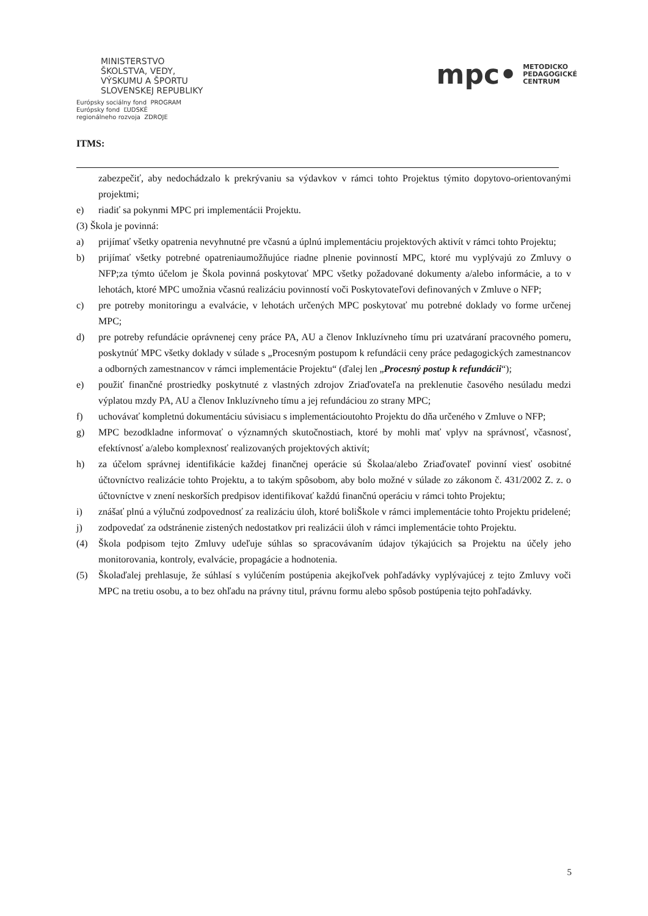MINISTERSTVO
ŠKOLSTVA, VEDY,
VÝSKUMU A ŠPORTU
SLOVENSKEJ REPUBLIKY
Európsky sociálny fond PROGRAM
Európsky fond ĽUDSKÉ
regionálneho rozvoja ZDROJE
mpc• METODICKO
PEDAGOGICKÉ
CENTRUM
ITMS:
zabezpečiť, aby nedochádzalo k prekrývaniu sa výdavkov v rámci tohto Projektus týmito dopytovo-orientovanými projektmi;
e) riadiť sa pokynmi MPC pri implementácii Projektu.
(3) Škola je povinná:
a) prijímať všetky opatrenia nevyhnutné pre včasnú a úplnú implementáciu projektových aktivít v rámci tohto Projektu;
b) prijímať všetky potrebné opatreniaumožňujúce riadne plnenie povinností MPC, ktoré mu vyplývajú zo Zmluvy o NFP;za týmto účelom je Škola povinná poskytovať MPC všetky požadované dokumenty a/alebo informácie, a to v lehotách, ktoré MPC umožnia včasnú realizáciu povinností voči Poskytovateľovi definovaných v Zmluve o NFP;
c) pre potreby monitoringu a evalvácie, v lehotách určených MPC poskytovať mu potrebné doklady vo forme určenej MPC;
d) pre potreby refundácie oprávnenej ceny práce PA, AU a členov Inkluzívneho tímu pri uzatváraní pracovného pomeru, poskytnúť MPC všetky doklady v súlade s „Procesným postupom k refundácii ceny práce pedagogických zamestnancov a odborných zamestnancov v rámci implementácie Projektu“ (ďalej len „Procesný postup k refundácii“);
e) použiť finančné prostriedky poskytnuté z vlastných zdrojov Zriaďovateľa na preklenutie časového nesúladu medzi výplatou mzdy PA, AU a členov Inkluzívneho tímu a jej refundáciou zo strany MPC;
f) uchovávať kompletnú dokumentáciu súvisiacu s implementácioutohto Projektu do dňa určeného v Zmluve o NFP;
g) MPC bezodkladne informovať o významných skutočnostiach, ktoré by mohli mať vplyv na správnosť, včasnosť, efektívnosť a/alebo komplexnosť realizovaných projektových aktivít;
h) za účelom správnej identifikácie každej finančnej operácie sú Školaa/alebo Zriaďovateľ povinní viesť osobitné účtovníctvo realizácie tohto Projektu, a to takým spôsobom, aby bolo možné v súlade zo zákonom č. 431/2002 Z. z. o účtovníctve v znení neskorších predpisov identifikovať každú finančnú operáciu v rámci tohto Projektu;
i) znášať plnú a výlučnú zodpovednosť za realizáciu úloh, ktoré boliŠkole v rámci implementácie tohto Projektu pridelené;
j) zodpovedať za odstránenie zistených nedostatkov pri realizácii úloh v rámci implementácie tohto Projektu.
(4) Škola podpisom tejto Zmluvy udeľuje súhlas so spracovávaním údajov týkajúcich sa Projektu na účely jeho monitorovania, kontroly, evalvácie, propagácie a hodnotenia.
(5) Školaďalej prehlasuje, že súhlasí s vylúčením postúpenia akejkoľvek pohľadávky vyplývajúcej z tejto Zmluvy voči MPC na tretiu osobu, a to bez ohľadu na právny titul, právnu formu alebo spôsob postúpenia tejto pohľadávky.
5